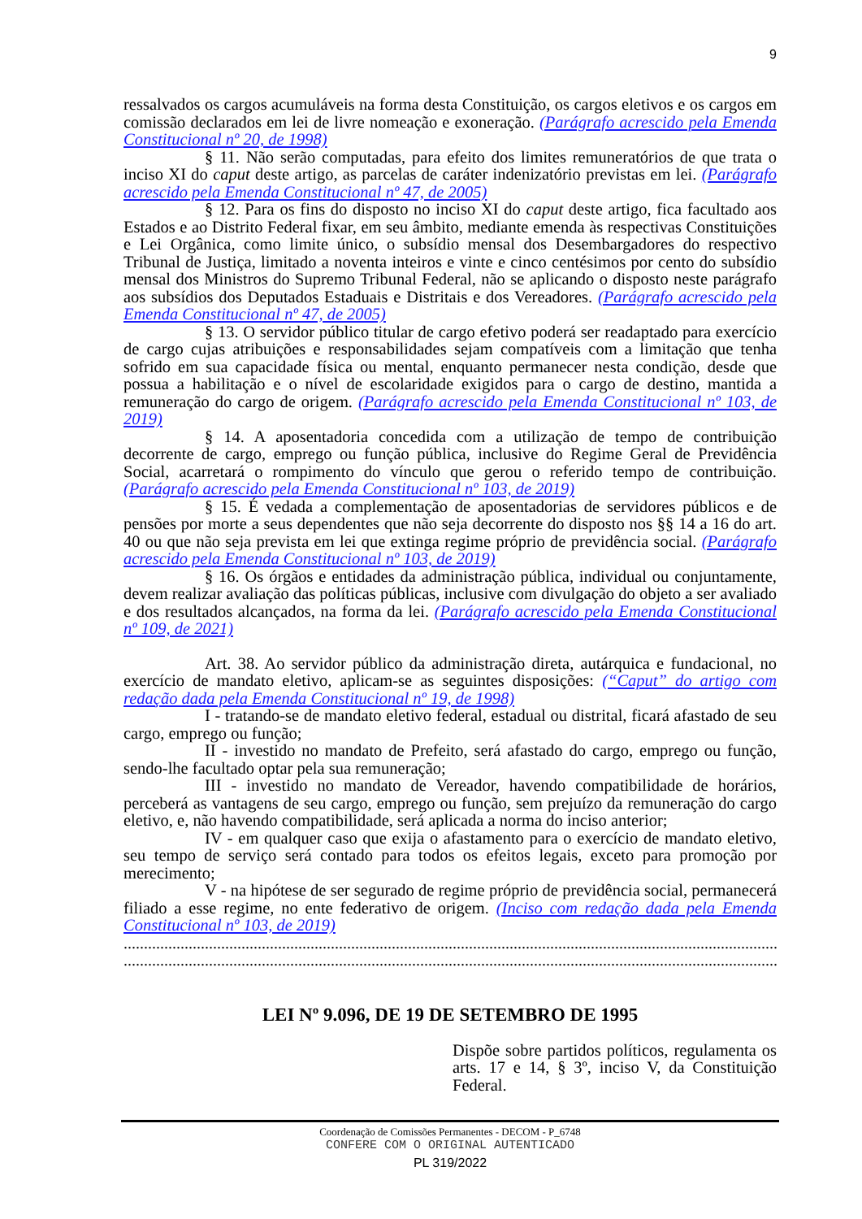9
ressalvados os cargos acumuláveis na forma desta Constituição, os cargos eletivos e os cargos em comissão declarados em lei de livre nomeação e exoneração. (Parágrafo acrescido pela Emenda Constitucional nº 20, de 1998)
§ 11. Não serão computadas, para efeito dos limites remuneratórios de que trata o inciso XI do caput deste artigo, as parcelas de caráter indenizatório previstas em lei. (Parágrafo acrescido pela Emenda Constitucional nº 47, de 2005)
§ 12. Para os fins do disposto no inciso XI do caput deste artigo, fica facultado aos Estados e ao Distrito Federal fixar, em seu âmbito, mediante emenda às respectivas Constituições e Lei Orgânica, como limite único, o subsídio mensal dos Desembargadores do respectivo Tribunal de Justiça, limitado a noventa inteiros e vinte e cinco centésimos por cento do subsídio mensal dos Ministros do Supremo Tribunal Federal, não se aplicando o disposto neste parágrafo aos subsídios dos Deputados Estaduais e Distritais e dos Vereadores. (Parágrafo acrescido pela Emenda Constitucional nº 47, de 2005)
§ 13. O servidor público titular de cargo efetivo poderá ser readaptado para exercício de cargo cujas atribuições e responsabilidades sejam compatíveis com a limitação que tenha sofrido em sua capacidade física ou mental, enquanto permanecer nesta condição, desde que possua a habilitação e o nível de escolaridade exigidos para o cargo de destino, mantida a remuneração do cargo de origem. (Parágrafo acrescido pela Emenda Constitucional nº 103, de 2019)
§ 14. A aposentadoria concedida com a utilização de tempo de contribuição decorrente de cargo, emprego ou função pública, inclusive do Regime Geral de Previdência Social, acarretará o rompimento do vínculo que gerou o referido tempo de contribuição. (Parágrafo acrescido pela Emenda Constitucional nº 103, de 2019)
§ 15. É vedada a complementação de aposentadorias de servidores públicos e de pensões por morte a seus dependentes que não seja decorrente do disposto nos §§ 14 a 16 do art. 40 ou que não seja prevista em lei que extinga regime próprio de previdência social. (Parágrafo acrescido pela Emenda Constitucional nº 103, de 2019)
§ 16. Os órgãos e entidades da administração pública, individual ou conjuntamente, devem realizar avaliação das políticas públicas, inclusive com divulgação do objeto a ser avaliado e dos resultados alcançados, na forma da lei. (Parágrafo acrescido pela Emenda Constitucional nº 109, de 2021)
Art. 38. Ao servidor público da administração direta, autárquica e fundacional, no exercício de mandato eletivo, aplicam-se as seguintes disposições: (“Caput” do artigo com redação dada pela Emenda Constitucional nº 19, de 1998)
I - tratando-se de mandato eletivo federal, estadual ou distrital, ficará afastado de seu cargo, emprego ou função;
II - investido no mandato de Prefeito, será afastado do cargo, emprego ou função, sendo-lhe facultado optar pela sua remuneração;
III - investido no mandato de Vereador, havendo compatibilidade de horários, perceberá as vantagens de seu cargo, emprego ou função, sem prejuízo da remuneração do cargo eletivo, e, não havendo compatibilidade, será aplicada a norma do inciso anterior;
IV - em qualquer caso que exija o afastamento para o exercício de mandato eletivo, seu tempo de serviço será contado para todos os efeitos legais, exceto para promoção por merecimento;
V - na hipótese de ser segurado de regime próprio de previdência social, permanecerá filiado a esse regime, no ente federativo de origem. (Inciso com redação dada pela Emenda Constitucional nº 103, de 2019)
..................................................................................................................................................................
..................................................................................................................................................................
LEI Nº 9.096, DE 19 DE SETEMBRO DE 1995
Dispõe sobre partidos políticos, regulamenta os arts. 17 e 14, § 3º, inciso V, da Constituição Federal.
Coordenação de Comissões Permanentes - DECOM - P_6748
CONFERE COM O ORIGINAL AUTENTICADO
PL 319/2022